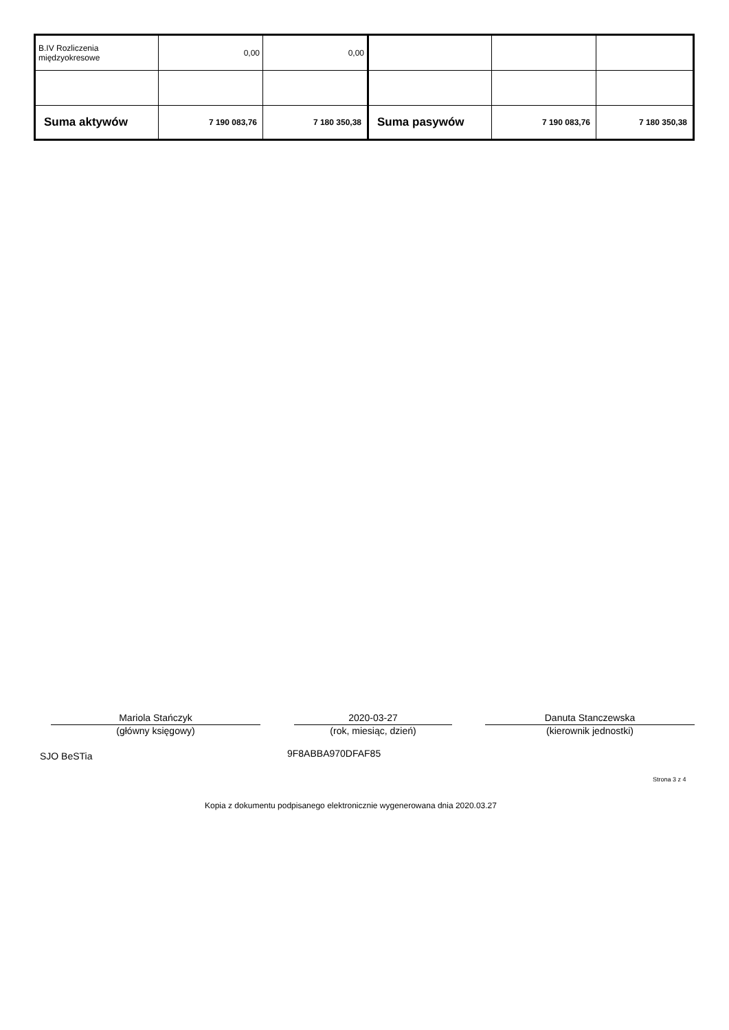| B.IV Rozliczenia międzyokresowe | 0,00 | 0,00 | | | |
| Suma aktywów | 7 190 083,76 | 7 180 350,38 | Suma pasywów | 7 190 083,76 | 7 180 350,38 |
Mariola Stańczyk
(główny księgowy)
2020-03-27
(rok, miesiąc, dzień)
Danuta Stanczewska
(kierownik jednostki)
SJO BeSTia 9F8ABBA970DFAF85
Strona 3 z 4
Kopia z dokumentu podpisanego elektronicznie wygenerowana dnia 2020.03.27